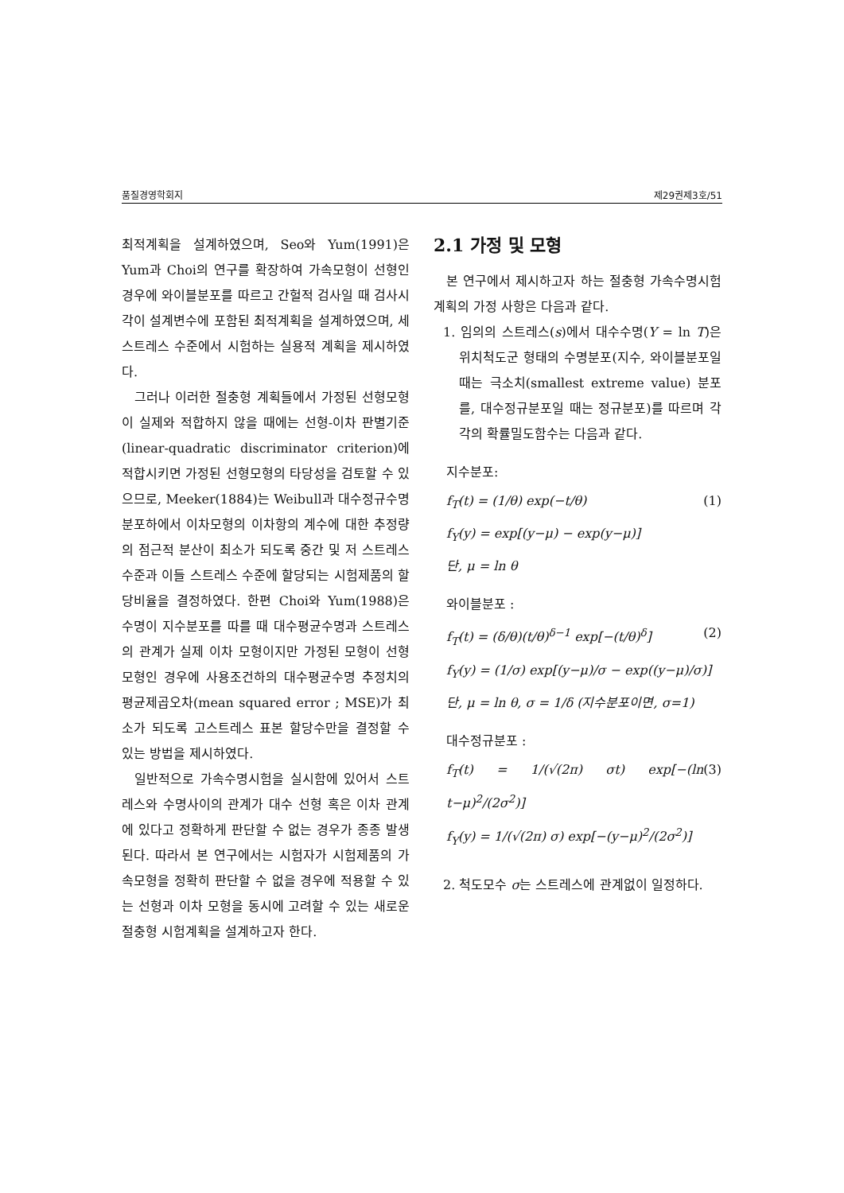품질경영학회지 제29권제3호/51
최적계획을 설계하였으며, Seo와 Yum(1991)은 Yum과 Choi의 연구를 확장하여 가속모형이 선형인 경우에 와이블분포를 따르고 간헐적 검사일 때 검사시각이 설계변수에 포함된 최적계획을 설계하였으며, 세 스트레스 수준에서 시험하는 실용적 계획을 제시하였다.
그러나 이러한 절충형 계획들에서 가정된 선형모형이 실제와 적합하지 않을 때에는 선형-이차 판별기준(linear-quadratic discriminator criterion)에 적합시키면 가정된 선형모형의 타당성을 검토할 수 있으므로, Meeker(1884)는 Weibull과 대수정규수명분포하에서 이차모형의 이차항의 계수에 대한 추정량의 점근적 분산이 최소가 되도록 중간 및 저 스트레스 수준과 이들 스트레스 수준에 할당되는 시험제품의 할당비율을 결정하였다. 한편 Choi와 Yum(1988)은 수명이 지수분포를 따를 때 대수평균수명과 스트레스의 관계가 실제 이차 모형이지만 가정된 모형이 선형모형인 경우에 사용조건하의 대수평균수명 추정치의 평균제곱오차(mean squared error ; MSE)가 최소가 되도록 고스트레스 표본 할당수만을 결정할 수 있는 방법을 제시하였다.
일반적으로 가속수명시험을 실시함에 있어서 스트레스와 수명사이의 관계가 대수 선형 혹은 이차 관계에 있다고 정확하게 판단할 수 없는 경우가 종종 발생된다. 따라서 본 연구에서는 시험자가 시험제품의 가속모형을 정확히 판단할 수 없을 경우에 적용할 수 있는 선형과 이차 모형을 동시에 고려할 수 있는 새로운 절충형 시험계획을 설계하고자 한다.
2.1 가정 및 모형
본 연구에서 제시하고자 하는 절충형 가속수명시험 계획의 가정 사항은 다음과 같다.
1. 임의의 스트레스(s)에서 대수수명(Y = ln T)은 위치척도군 형태의 수명분포(지수, 와이블분포일 때는 극소치(smallest extreme value) 분포를, 대수정규분포일 때는 정규분포)를 따르며 각각의 확률밀도함수는 다음과 같다.
지수분포:
f<sub>T</sub>(t) = (1/θ) exp(−t/θ) (1)
f<sub>Y</sub>(y) = exp[(y−μ) − exp(y−μ)]
단, μ = ln θ
와이블분포 :
f<sub>T</sub>(t) = (δ/θ)(t/θ)<sup>δ−1</sup> exp[−(t/θ)<sup>δ</sup>] (2)
f<sub>Y</sub>(y) = (1/σ) exp[(y−μ)/σ − exp((y−μ)/σ)]
단, μ = ln θ, σ = 1/δ (지수분포이면, σ=1)
대수정규분포 :
f<sub>T</sub>(t) = 1/(√(2π) σt) exp[−(ln t−μ)<sup>2</sup>/(2σ<sup>2</sup>)] (3)
f<sub>Y</sub>(y) = 1/(√(2π) σ) exp[−(y−μ)<sup>2</sup>/(2σ<sup>2</sup>)]
2. 척도모수 σ는 스트레스에 관계없이 일정하다.